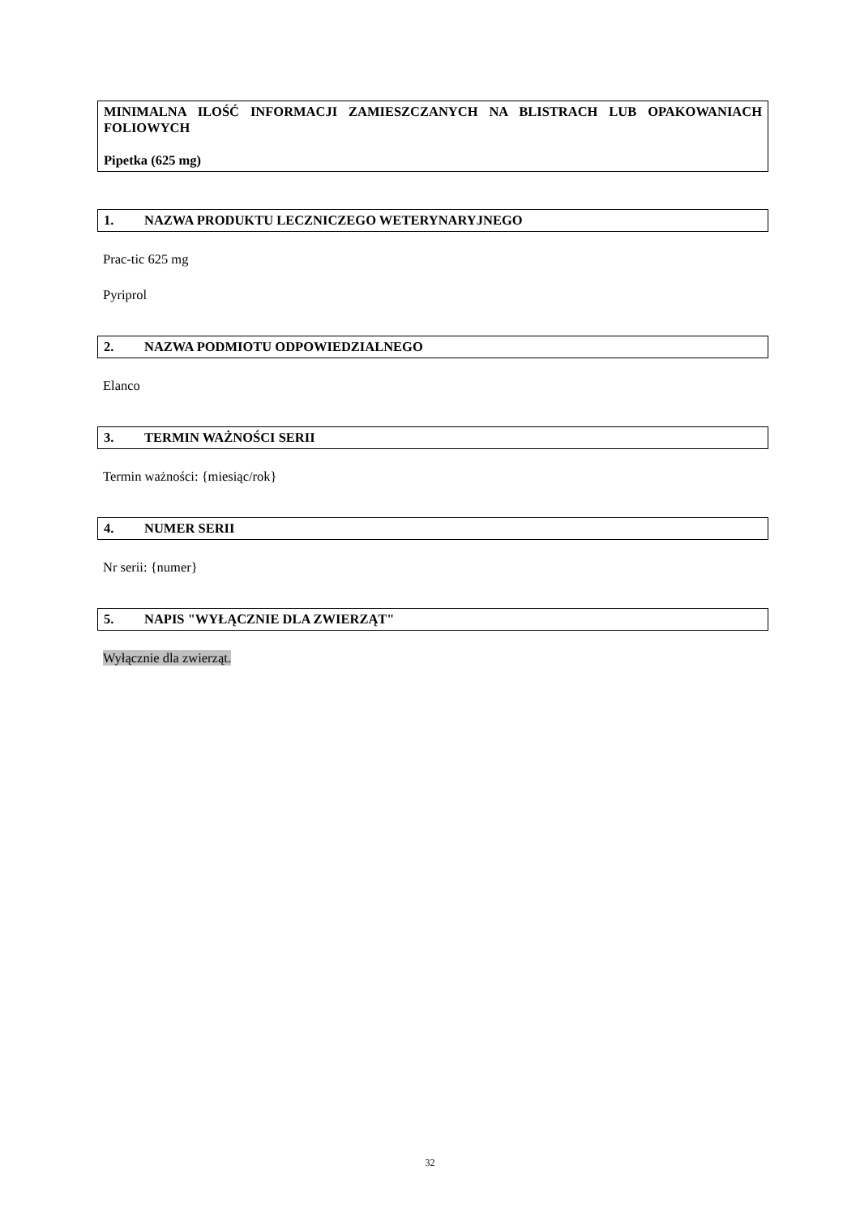MINIMALNA ILOŚĆ INFORMACJI ZAMIESZCZANYCH NA BLISTRACH LUB OPAKOWANIACH FOLIOWYCH
Pipetka (625 mg)
1. NAZWA PRODUKTU LECZNICZEGO WETERYNARYJNEGO
Prac-tic 625 mg
Pyriprol
2. NAZWA PODMIOTU ODPOWIEDZIALNEGO
Elanco
3. TERMIN WAŻNOŚCI SERII
Termin ważności: {miesiąc/rok}
4. NUMER SERII
Nr serii: {numer}
5. NAPIS "WYŁĄCZNIE DLA ZWIERZĄT"
Wyłącznie dla zwierząt.
32